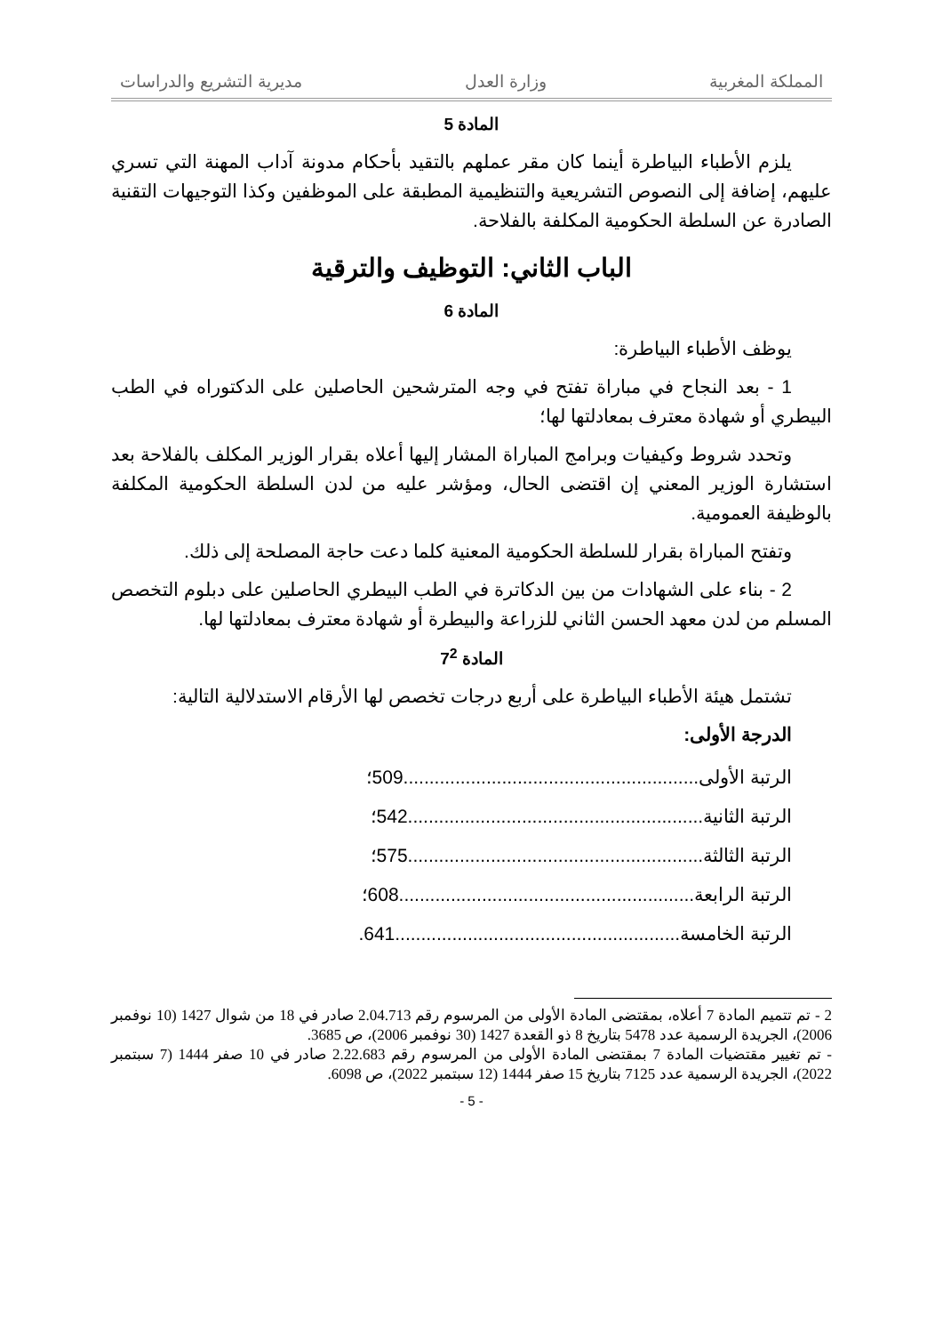المملكة المغربية وزارة العدل مديرية التشريع والدراسات
المادة 5
يلزم الأطباء البياطرة أينما كان مقر عملهم بالتقيد بأحكام مدونة آداب المهنة التي تسري عليهم، إضافة إلى النصوص التشريعية والتنظيمية المطبقة على الموظفين وكذا التوجيهات التقنية الصادرة عن السلطة الحكومية المكلفة بالفلاحة.
الباب الثاني: التوظيف والترقية
المادة 6
يوظف الأطباء البياطرة:
1 - بعد النجاح في مباراة تفتح في وجه المترشحين الحاصلين على الدكتوراه في الطب البيطري أو شهادة معترف بمعادلتها لها؛
وتحدد شروط وكيفيات وبرامج المباراة المشار إليها أعلاه بقرار الوزير المكلف بالفلاحة بعد استشارة الوزير المعني إن اقتضى الحال، ومؤشر عليه من لدن السلطة الحكومية المكلفة بالوظيفة العمومية.
وتفتح المباراة بقرار للسلطة الحكومية المعنية كلما دعت حاجة المصلحة إلى ذلك.
2 - بناء على الشهادات من بين الدكاترة في الطب البيطري الحاصلين على دبلوم التخصص المسلم من لدن معهد الحسن الثاني للزراعة والبيطرة أو شهادة معترف بمعادلتها لها.
المادة 7<sup>2</sup>
تشتمل هيئة الأطباء البياطرة على أربع درجات تخصص لها الأرقام الاستدلالية التالية:
الدرجة الأولى:
الرتبة الأولى.........................................................509؛
الرتبة الثانية.........................................................542؛
الرتبة الثالثة.........................................................575؛
الرتبة الرابعة.........................................................608؛
الرتبة الخامسة.......................................................641.
2 - تم تتميم المادة 7 أعلاه، بمقتضى المادة الأولى من المرسوم رقم 2.04.713 صادر في 18 من شوال 1427 (10 نوفمبر 2006)، الجريدة الرسمية عدد 5478 بتاريخ 8 ذو القعدة 1427 (30 نوفمبر 2006)، ص 3685.
- تم تغيير مقتضيات المادة 7 بمقتضى المادة الأولى من المرسوم رقم 2.22.683 صادر في 10 صفر 1444 (7 سبتمبر 2022)، الجريدة الرسمية عدد 7125 بتاريخ 15 صفر 1444 (12 سبتمبر 2022)، ص 6098.
- 5 -